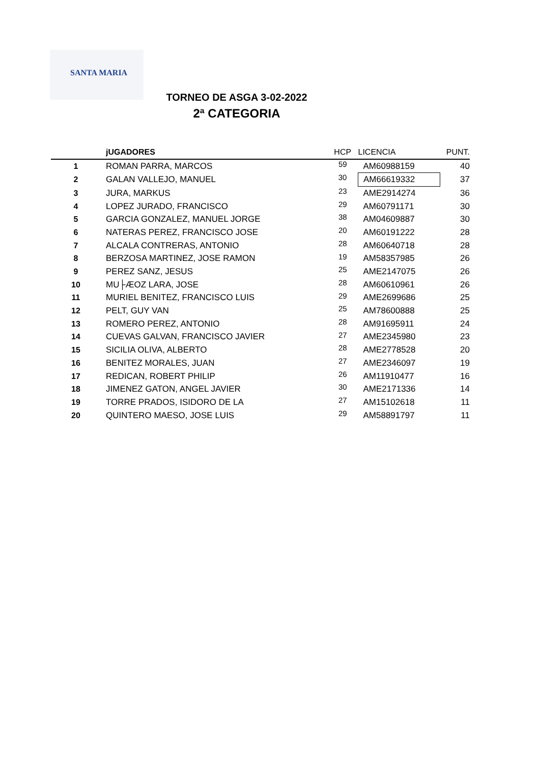SANTA MARIA
TORNEO DE ASGA 3-02-2022
2ª CATEGORIA
| | jUGADORES | HCP | LICENCIA | PUNT. |
| --- | --- | --- | --- | --- |
| 1 | ROMAN PARRA, MARCOS | 59 | AM60988159 | 40 |
| 2 | GALAN VALLEJO, MANUEL | 30 | AM66619332 | 37 |
| 3 | JURA, MARKUS | 23 | AME2914274 | 36 |
| 4 | LOPEZ JURADO, FRANCISCO | 29 | AM60791171 | 30 |
| 5 | GARCIA GONZALEZ, MANUEL JORGE | 38 | AM04609887 | 30 |
| 6 | NATERAS PEREZ, FRANCISCO JOSE | 20 | AM60191222 | 28 |
| 7 | ALCALA CONTRERAS, ANTONIO | 28 | AM60640718 | 28 |
| 8 | BERZOSA MARTINEZ, JOSE RAMON | 19 | AM58357985 | 26 |
| 9 | PEREZ SANZ, JESUS | 25 | AME2147075 | 26 |
| 10 | MU├ÆOZ LARA, JOSE | 28 | AM60610961 | 26 |
| 11 | MURIEL BENITEZ, FRANCISCO LUIS | 29 | AME2699686 | 25 |
| 12 | PELT, GUY VAN | 25 | AM78600888 | 25 |
| 13 | ROMERO PEREZ, ANTONIO | 28 | AM91695911 | 24 |
| 14 | CUEVAS GALVAN, FRANCISCO JAVIER | 27 | AME2345980 | 23 |
| 15 | SICILIA OLIVA, ALBERTO | 28 | AME2778528 | 20 |
| 16 | BENITEZ MORALES, JUAN | 27 | AME2346097 | 19 |
| 17 | REDICAN, ROBERT PHILIP | 26 | AM11910477 | 16 |
| 18 | JIMENEZ GATON, ANGEL JAVIER | 30 | AME2171336 | 14 |
| 19 | TORRE PRADOS, ISIDORO DE LA | 27 | AM15102618 | 11 |
| 20 | QUINTERO MAESO, JOSE LUIS | 29 | AM58891797 | 11 |